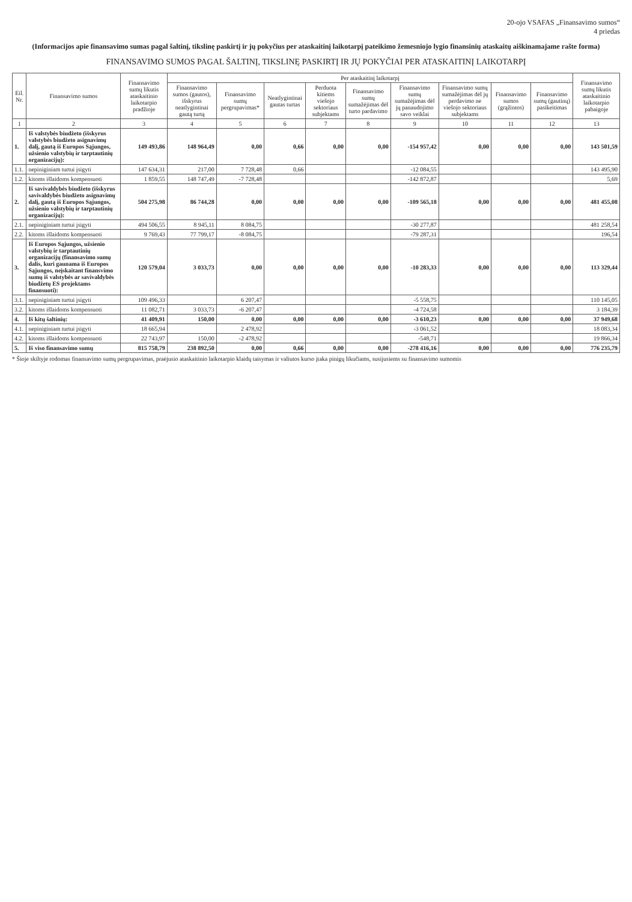20-ojo VSAFAS „Finansavimo sumos“
4 priedas
(Informacijos apie finansavimo sumas pagal šaltinį, tikslinę paskirtį ir jų pokyčius per ataskaitinį laikotarpį pateikimo žemesniojo lygio finansinių ataskaitų aiškinamajame rašte forma)
FINANSAVIMO SUMOS PAGAL ŠALTINĮ, TIKSLINĘ PASKIRTĮ IR JŲ POKYČIAI PER ATASKAITINĮ LAIKOTARPĮ
| Eil. Nr. | Finansavimo sumos | Finansavimo sumų likutis ataskaitinio laikotarpio pradžioje | Per ataskaitinį laikotarpį | | | | | | | | | Finansavimo sumų likutis ataskaitinio laikotarpio pabaigoje |
| --- | --- | --- | --- | --- | --- | --- | --- | --- | --- | --- | --- | --- |
| | | | Finansavimo sumos (gautos), išskyrus neatlygintinai gautą turtą | Finansavimo sumų pergrupavimas* | Neatlygintinai gautas turtas | Perduota kitiems viešojo sektoriaus subjektams | Finansavimo sumų sumažėjimas dėl turto pardavimo | Finansavimo sumų sumažėjimas dėl jų panaudojimo savo veiklai | Finansavimo sumų sumažėjimas dėl jų perdavimo ne viešojo sektoriaus subjektams | Finansavimo sumos (grąžintos) | Finansavimo sumų (gautinų) pasikeitimas | |
| 1 | 2 | 3 | 4 | 5 | 6 | 7 | 8 | 9 | 10 | 11 | 12 | 13 |
| 1. | Iš valstybės biudžeto (išskyrus valstybės biudžeto asignavimų dalį, gautą iš Europos Sąjungos, užsienio valstybių ir tarptautinių organizacijų): | 149 493,86 | 148 964,49 | 0,00 | 0,66 | 0,00 | 0,00 | -154 957,42 | 0,00 | 0,00 | 0,00 | 143 501,59 |
| 1.1. | nepiniginiam turtui įsigyti | 147 634,31 | 217,00 | 7 728,48 | 0,66 | | | -12 084,55 | | | | 143 495,90 |
| 1.2. | kitoms išlaidoms kompensuoti | 1 859,55 | 148 747,49 | -7 728,48 | | | | -142 872,87 | | | | 5,69 |
| 2. | Iš savivaldybės biudžeto (išskyrus savivaldybės biudžeto asignavimų dalį, gautą iš Europos Sąjungos, užsienio valstybių ir tarptautinių organizacijų): | 504 275,98 | 86 744,28 | 0,00 | 0,00 | 0,00 | 0,00 | -109 565,18 | 0,00 | 0,00 | 0,00 | 481 455,08 |
| 2.1. | nepiniginiam turtui įsigyti | 494 506,55 | 8 945,11 | 8 084,75 | | | | -30 277,87 | | | | 481 258,54 |
| 2.2. | kitoms išlaidoms kompensuoti | 9 769,43 | 77 799,17 | -8 084,75 | | | | -79 287,31 | | | | 196,54 |
| 3. | Iš Europos Sąjungos, užsienio valstybių ir tarptautinių organizacijų (finansavimo sumų dalis, kuri gaunama iš Europos Sąjungos, neįskaitant finansvimo sumų iš valstybės ar savivaldybės biudžetų ES projektams finansuoti): | 120 579,04 | 3 033,73 | 0,00 | 0,00 | 0,00 | 0,00 | -10 283,33 | 0,00 | 0,00 | 0,00 | 113 329,44 |
| 3.1. | nepiniginiam turtui įsigyti | 109 496,33 | | 6 207,47 | | | | -5 558,75 | | | | 110 145,05 |
| 3.2. | kitoms išlaidoms kompensuoti | 11 082,71 | 3 033,73 | -6 207,47 | | | | -4 724,58 | | | | 3 184,39 |
| 4. | Iš kitų šaltinių: | 41 409,91 | 150,00 | 0,00 | 0,00 | 0,00 | 0,00 | -3 610,23 | 0,00 | 0,00 | 0,00 | 37 949,68 |
| 4.1. | nepiniginiam turtui įsigyti | 18 665,94 | | 2 478,92 | | | | -3 061,52 | | | | 18 083,34 |
| 4.2. | kitoms išlaidoms kompensuoti | 22 743,97 | 150,00 | -2 478,92 | | | | -548,71 | | | | 19 866,34 |
| 5. | Iš viso finansavimo sumų | 815 758,79 | 238 892,50 | 0,00 | 0,66 | 0,00 | 0,00 | -278 416,16 | 0,00 | 0,00 | 0,00 | 776 235,79 |
* Šioje skiltyje rodomas finansavimo sumų pergrupavimas, praėjusio ataskaitinio laikotarpio klaidų taisymas ir valiutos kurso įtaka pinigų likučiams, susijusiems su finansavimo sumomis